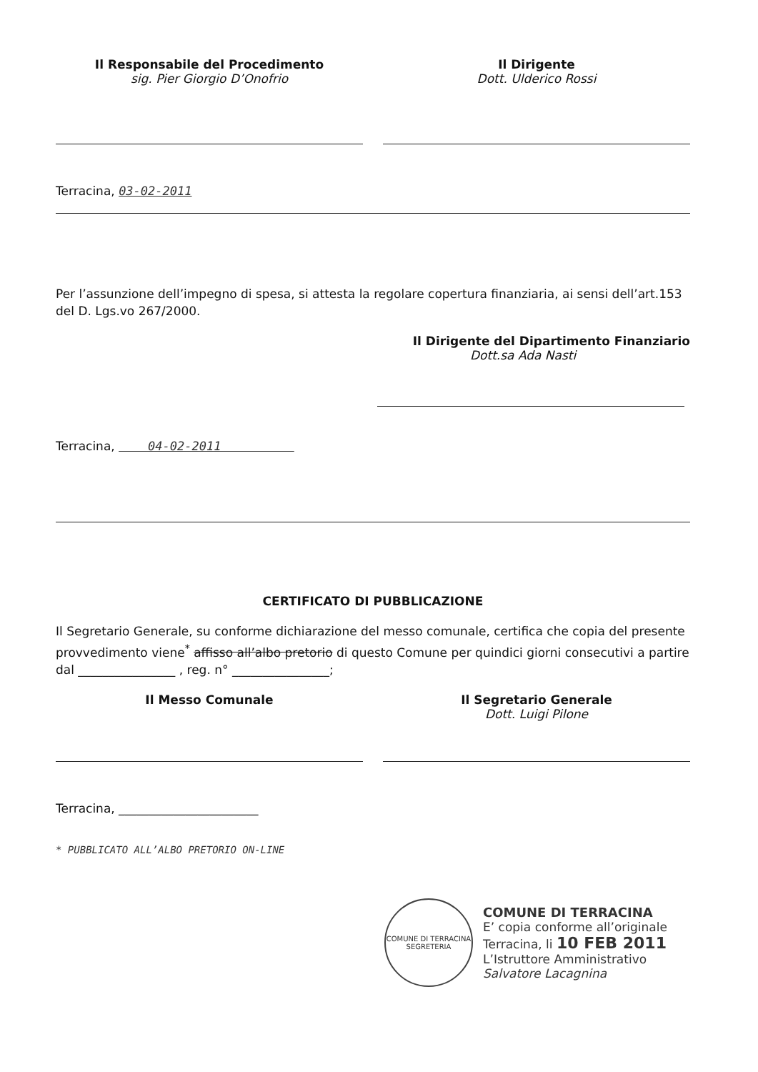Il Responsabile del Procedimento
sig. Pier Giorgio D’Onofrio
Il Dirigente
Dott. Ulderico Rossi
Terracina, 03-02-2011
Per l’assunzione dell’impegno di spesa, si attesta la regolare copertura finanziaria, ai sensi dell’art.153 del D. Lgs.vo 267/2000.
Il Dirigente del Dipartimento Finanziario
Dott.sa Ada Nasti
Terracina, 04-02-2011
CERTIFICATO DI PUBBLICAZIONE
Il Segretario Generale, su conforme dichiarazione del messo comunale, certifica che copia del presente provvedimento viene<sup>*</sup> affisso all’albo pretorio di questo Comune per quindici giorni consecutivi a partire dal ________________ , reg. n° ________________;
Il Messo Comunale Il Segretario Generale
Dott. Luigi Pilone
Terracina, _______________________
* PUBBLICATO ALL’ALBO PRETORIO ON-LINE
COMUNE DI TERRACINA
SEGRETERIA
COMUNE DI TERRACINA
E’ copia conforme all’originale
Terracina, li 10 FEB 2011
L’Istruttore Amministrativo
Salvatore Lacagnina